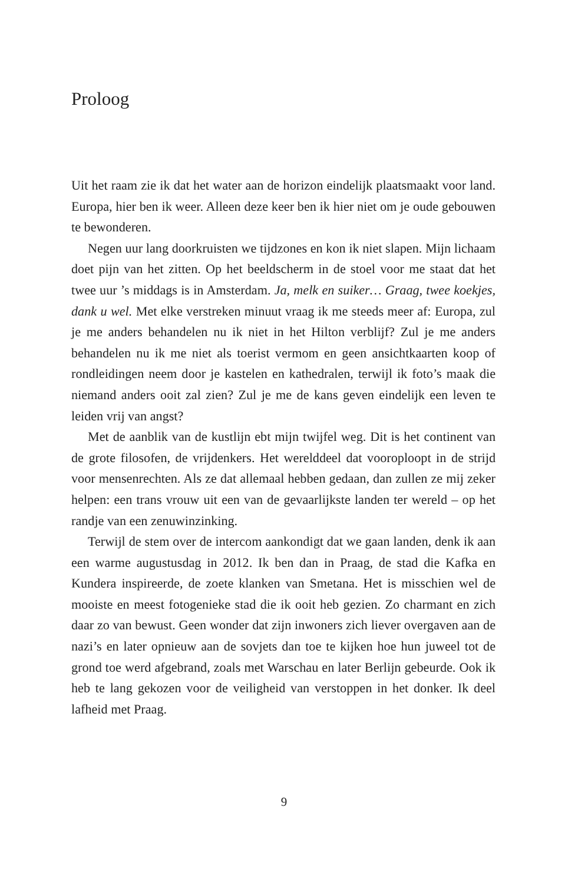Proloog
Uit het raam zie ik dat het water aan de horizon eindelijk plaatsmaakt voor land. Europa, hier ben ik weer. Alleen deze keer ben ik hier niet om je oude gebouwen te bewonderen.
Negen uur lang doorkruisten we tijdzones en kon ik niet slapen. Mijn lichaam doet pijn van het zitten. Op het beeldscherm in de stoel voor me staat dat het twee uur ’s middags is in Amsterdam. Ja, melk en suiker… Graag, twee koekjes, dank u wel. Met elke verstreken minuut vraag ik me steeds meer af: Europa, zul je me anders behandelen nu ik niet in het Hilton verblijf? Zul je me anders behandelen nu ik me niet als toerist vermom en geen ansichtkaarten koop of rondleidingen neem door je kastelen en kathedralen, terwijl ik foto’s maak die niemand anders ooit zal zien? Zul je me de kans geven eindelijk een leven te leiden vrij van angst?
Met de aanblik van de kustlijn ebt mijn twijfel weg. Dit is het continent van de grote filosofen, de vrijdenkers. Het werelddeel dat vooroploopt in de strijd voor mensenrechten. Als ze dat allemaal hebben gedaan, dan zullen ze mij zeker helpen: een trans vrouw uit een van de gevaarlijkste landen ter wereld – op het randje van een zenuwinzinking.
Terwijl de stem over de intercom aankondigt dat we gaan landen, denk ik aan een warme augustusdag in 2012. Ik ben dan in Praag, de stad die Kafka en Kundera inspireerde, de zoete klanken van Smetana. Het is misschien wel de mooiste en meest fotogenieke stad die ik ooit heb gezien. Zo charmant en zich daar zo van bewust. Geen wonder dat zijn inwoners zich liever overgaven aan de nazi’s en later opnieuw aan de sovjets dan toe te kijken hoe hun juweel tot de grond toe werd afgebrand, zoals met Warschau en later Berlijn gebeurde. Ook ik heb te lang gekozen voor de veiligheid van verstoppen in het donker. Ik deel lafheid met Praag.
9